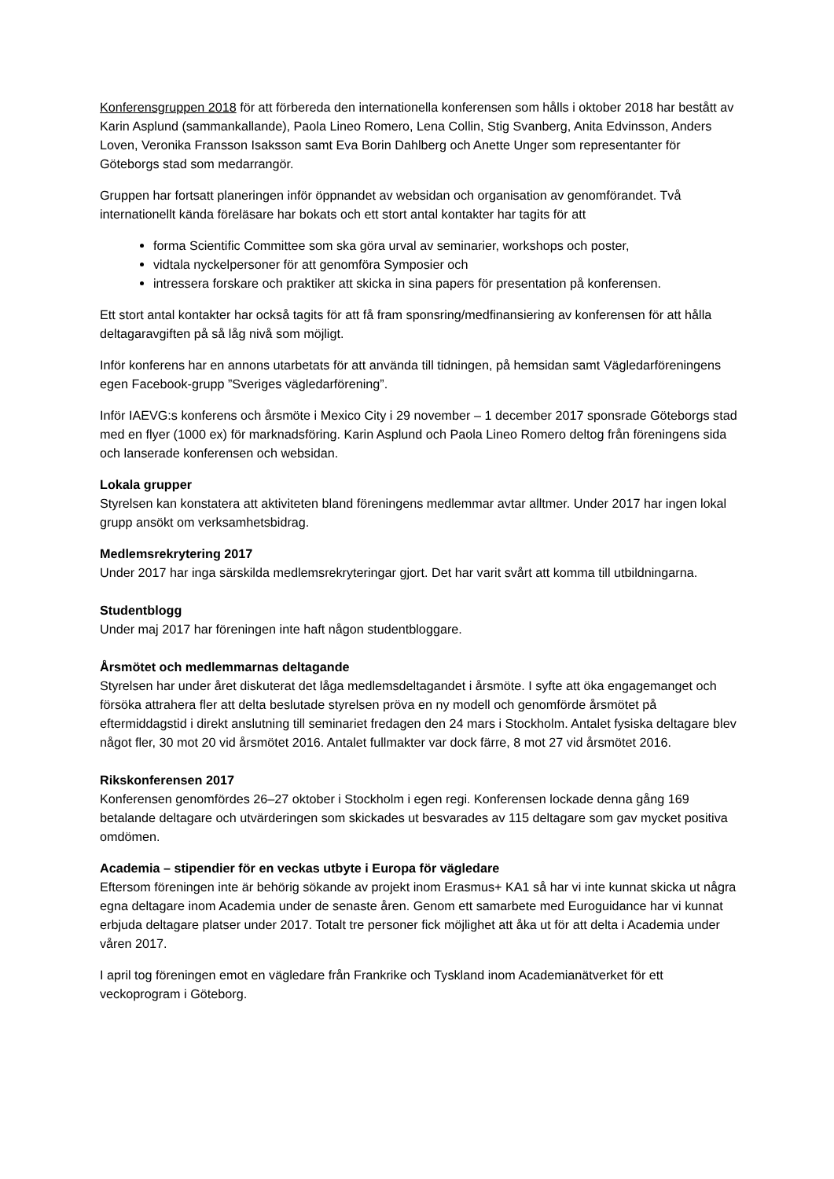Konferensgruppen 2018 för att förbereda den internationella konferensen som hålls i oktober 2018 har bestått av Karin Asplund (sammankallande), Paola Lineo Romero, Lena Collin, Stig Svanberg, Anita Edvinsson, Anders Loven, Veronika Fransson Isaksson samt Eva Borin Dahlberg och Anette Unger som representanter för Göteborgs stad som medarrangör.
Gruppen har fortsatt planeringen inför öppnandet av websidan och organisation av genomförandet. Två internationellt kända föreläsare har bokats och ett stort antal kontakter har tagits för att
forma Scientific Committee som ska göra urval av seminarier, workshops och poster,
vidtala nyckelpersoner för att genomföra Symposier och
intressera forskare och praktiker att skicka in sina papers för presentation på konferensen.
Ett stort antal kontakter har också tagits för att få fram sponsring/medfinansiering av konferensen för att hålla deltagaravgiften på så låg nivå som möjligt.
Inför konferens har en annons utarbetats för att använda till tidningen, på hemsidan samt Vägledarföreningens egen Facebook-grupp ”Sveriges vägledarförening”.
Inför IAEVG:s konferens och årsmöte i Mexico City i 29 november – 1 december 2017 sponsrade Göteborgs stad med en flyer (1000 ex) för marknadsföring. Karin Asplund och Paola Lineo Romero deltog från föreningens sida och lanserade konferensen och websidan.
Lokala grupper
Styrelsen kan konstatera att aktiviteten bland föreningens medlemmar avtar alltmer. Under 2017 har ingen lokal grupp ansökt om verksamhetsbidrag.
Medlemsrekrytering 2017
Under 2017 har inga särskilda medlemsrekryteringar gjort. Det har varit svårt att komma till utbildningarna.
Studentblogg
Under maj 2017 har föreningen inte haft någon studentbloggare.
Årsmötet och medlemmarnas deltagande
Styrelsen har under året diskuterat det låga medlemsdeltagandet i årsmöte. I syfte att öka engagemanget och försöka attrahera fler att delta beslutade styrelsen pröva en ny modell och genomförde årsmötet på eftermiddagstid i direkt anslutning till seminariet fredagen den 24 mars i Stockholm. Antalet fysiska deltagare blev något fler, 30 mot 20 vid årsmötet 2016. Antalet fullmakter var dock färre, 8 mot 27 vid årsmötet 2016.
Rikskonferensen 2017
Konferensen genomfördes 26–27 oktober i Stockholm i egen regi. Konferensen lockade denna gång 169 betalande deltagare och utvärderingen som skickades ut besvarades av 115 deltagare som gav mycket positiva omdömen.
Academia – stipendier för en veckas utbyte i Europa för vägledare
Eftersom föreningen inte är behörig sökande av projekt inom Erasmus+ KA1 så har vi inte kunnat skicka ut några egna deltagare inom Academia under de senaste åren. Genom ett samarbete med Euroguidance har vi kunnat erbjuda deltagare platser under 2017. Totalt tre personer fick möjlighet att åka ut för att delta i Academia under våren 2017.
I april tog föreningen emot en vägledare från Frankrike och Tyskland inom Academianätverket för ett veckoprogram i Göteborg.